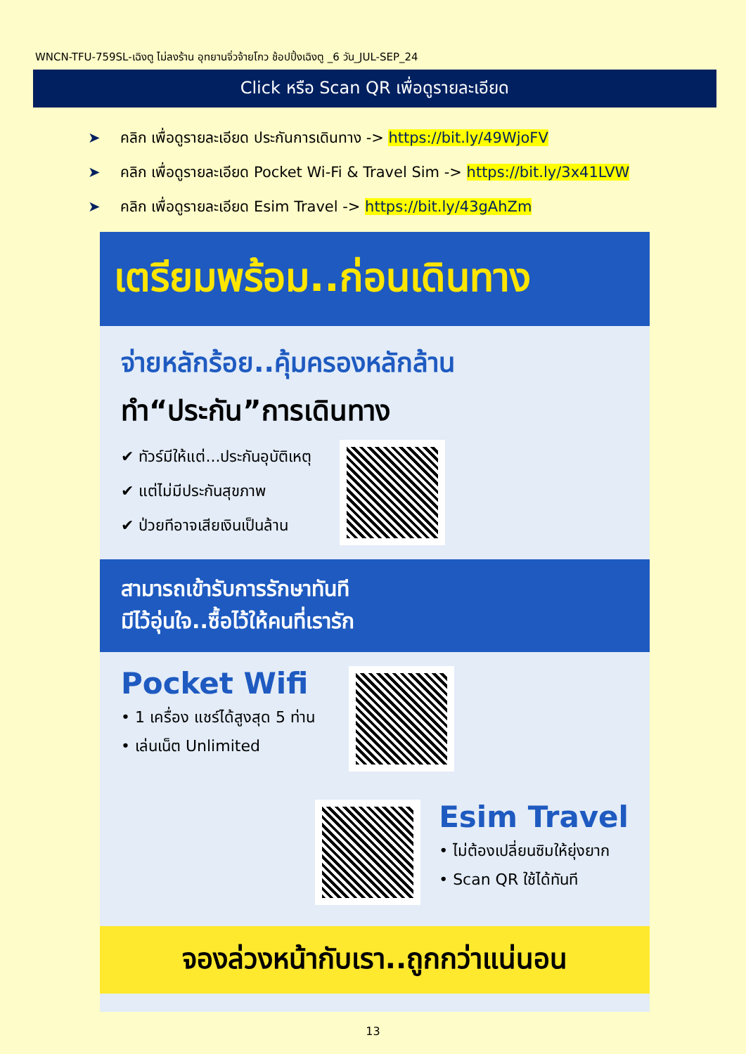WNCN-TFU-759SL-เฉิงตู ไม่ลงร้าน อุทยานจิ่วจ้ายโกว ช้อปปิ้งเฉิงตู _6 วัน_JUL-SEP_24
Click หรือ Scan QR เพื่อดูรายละเอียด
➤ คลิก เพื่อดูรายละเอียด ประกันการเดินทาง -> https://bit.ly/49WjoFV
➤ คลิก เพื่อดูรายละเอียด Pocket Wi-Fi & Travel Sim -> https://bit.ly/3x41LVW
➤ คลิก เพื่อดูรายละเอียด Esim Travel -> https://bit.ly/43gAhZm
เตรียมพร้อม..ก่อนเดินทาง
จ่ายหลักร้อย..คุ้มครองหลักล้าน
ทำ“ประกัน”การเดินทาง
✔ ทัวร์มีให้แต่...ประกันอุบัติเหตุ
✔ แต่ไม่มีประกันสุขภาพ
✔ ป่วยทีอาจเสียเงินเป็นล้าน
สามารถเข้ารับการรักษาทันที
มีไว้อุ่นใจ..ซื้อไว้ให้คนที่เรารัก
Pocket Wifi
• 1 เครื่อง แชร์ได้สูงสุด 5 ท่าน
• เล่นเน็ต Unlimited
Esim Travel
• ไม่ต้องเปลี่ยนซิมให้ยุ่งยาก
• Scan QR ใช้ได้ทันที
จองล่วงหน้ากับเรา..ถูกกว่าแน่นอน
13